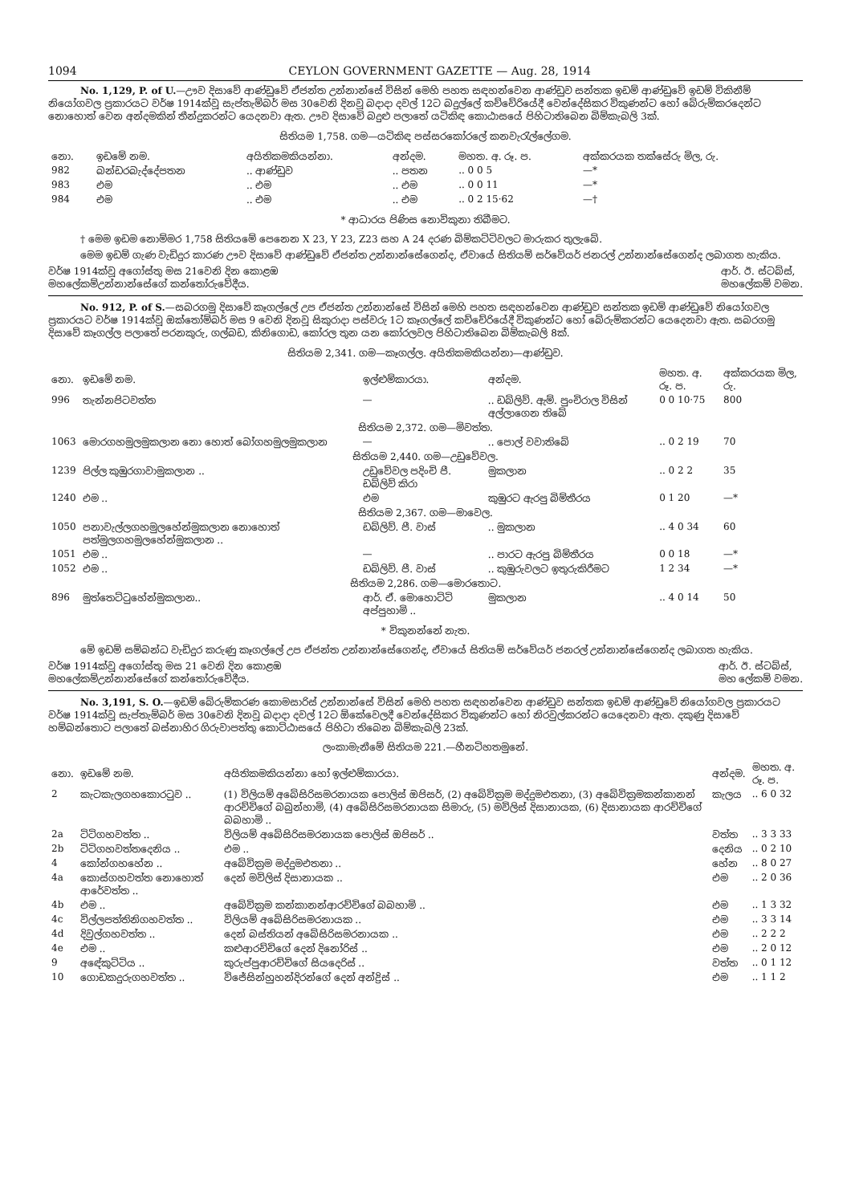1094 CEYLON GOVERNMENT GAZETTE — Aug. 28, 1914
No. 1,129, P. of U.—ඌව දිසාවේ ආණ්ඩුවේ ඒජන්ත උන්නාන්සේ විසින් මෙහි පහත සඳහන්වෙන ආණ්ඩුව සන්තක ඉඩම් ආණ්ඩුවේ ඉඩම් විකිනීම් නියෝගවල ප්‍රකාරයට වර්ෂ 1914ක්වූ සැප්තැම්බර් මස 30වෙනි දිනවූ බදාදා දවල් 12ට බදුල්ලේ කච්චේරියේදී වෙන්දේසිකර විකුණන්ට හෝ බේරුම්කරදෙන්ට නොහොත් වෙන අන්දමකින් තීන්දුකරන්ට යෙදනවා ඇත. ඌව දිසාවේ බදුළු පලාතේ යටිකිඳ කොඨාසයේ පිහිටාතිබෙන බිම්කැබලි 3ක්.
සිතියම 1,758. ගම—යටිකිඳ පස්සරකෝරලේ කනවැරැල්ලේගම.
| නො. | ඉඩමේ නම. | අයිතිකමකියන්නා. | අන්දම. | මහත. අ. රූ. ප. | අක්කරයක තක්සේරු මිල, රු. |
| --- | --- | --- | --- | --- | --- |
| 982 | බන්ඩරබැද්දේපතන | .. ආණ්ඩුව | .. පතන | .. 0 0 5 | —* |
| 983 | එම | .. එම | .. එම | .. 0 0 11 | —* |
| 984 | එම | .. එම | .. එම | .. 0 2 15·62 | —† |
* ආධාරය පිණිස නොවිකුනා තිබීමට.
† මෙම ඉඩම නොම්මර 1,758 සිතියමේ පෙනෙන X 23, Y 23, Z23 සහ A 24 දරණ බිම්කට්ටිවලට මාරුකර තුලැබේ.
මෙම ඉඩම් ගැණ වැඩිදුර කාරණ ඌව දිසාවේ ආණ්ඩුවේ ඒජන්ත උන්නාන්සේගෙන්ද, ඒවායේ සිතියම් සර්වේයර් ජනරල් උන්නාන්සේගෙන්ද ලබාගත හැකිය.
වර්ෂ 1914ක්වූ අගෝස්තු මස 21වෙනි දින කොළඹ
මහලේකම්උන්නාන්සේගේ කන්තෝරුවේදීය. ආර්. ඊ. ස්ටබ්ස්,
මහලේකම් වමන.
No. 912, P. of S.—සබරගමු දිසාවේ කෑගල්ලේ උප ඒජන්ත උන්නාන්සේ විසින් මෙහි පහත සඳහන්වෙන ආණ්ඩුව සන්තක ඉඩම් ආණ්ඩුවේ නියෝගවල ප්‍රකාරයට වර්ෂ 1914ක්වූ ඔක්තෝම්බර් මස 9 වෙනි දිනවූ සිකුරාදා පස්වරු 1ට කෑගල්ලේ කච්චේරියේදී විකුණන්ට හෝ බේරුම්කරන්ට යෙදෙනවා ඇත. සබරගමු දිසාවේ කෑගල්ල පලාතේ පරනකුරු, ගල්බඩ, කිනිගොඩ, කෝරල තුන යන කෝරලවල පිහිටාතිබෙන බිම්කැබලි 8ක්.
සිතියම 2,341. ගම—කෑගල්ල. අයිතිකමකියන්නා—ආණ්ඩුව.
| නො. | ඉඩමේ නම. | ඉල්ළුම්කාරයා. | අන්දම. | මහත. අ. රූ. ප. | අක්කරයක මිල, රු. |
| --- | --- | --- | --- | --- | --- |
| 996 | තැන්නපිටවත්ත | — | .. ඩබ්ලිව්. ඇම්. පුංචිරාල විසින් අල්ලාගෙන තිබේ | 0 0 10·75 | 800 |
| සිතියම 2,372. ගම—මිවත්ත. | | | | | |
| 1063 | මොරගහමුලමුකලාන නො හොත් බෝගහමුලමුකලාන | — | .. පොල් වවාතිබේ | .. 0 2 19 | 70 |
| සිතියම 2,440. ගම—උඩුවේවල. | | | | | |
| 1239 | පිල්ල කුඹුරගාවාමුකලාන .. | උඩුවේවල පදිංචි පී. ඩබ්ලිව් කිරා | මුකලාන | .. 0 2 2 | 35 |
| 1240 | එම .. | එම | කුඹුරට ඇරපු බිම්තීරය | 0 1 20 | —* |
| සිතියම 2,367. ගම—මාවෙල. | | | | | |
| 1050 | පනාවැල්ලගහමුලහේන්මුකලාන නොහොත් පත්මුලගහමුලහේන්මුකලාන .. | ඩබ්ලිව්. පී. වාස් | .. මුකලාන | .. 4 0 34 | 60 |
| 1051 | එම .. | — | .. පාරට ඇරපු බිම්තීරය | 0 0 18 | —* |
| 1052 | එම .. | ඩබ්ලිව්. පී. වාස් | .. කුඹුරුවලට ඉතුරුකිරීමට | 1 2 34 | —* |
| සිතියම 2,286. ගම—මොරතොට. | | | | | |
| 896 | මුත්තෙට්ටුහේන්මුකලාන.. | ආර්. ඒ. මොහොට්ටි අප්පුහාමි .. | මුකලාන | .. 4 0 14 | 50 |
* විකුනන්නේ නැත.
මේ ඉඩම් සම්බන්ධ වැඩිදුර කරුණු කෑගල්ලේ උප ඒජන්ත උන්නාන්සේගෙන්ද, ඒවායේ සිතියම් සර්වේයර් ජනරල් උන්නාන්සේගෙන්ද ලබාගත හැකිය.
වර්ෂ 1914ක්වූ අගෝස්තු මස 21 වෙනි දින කොළඹ
මහලේකම්උන්නාන්සේගේ කන්තෝරුවේදීය. ආර්. ඊ. ස්ටබ්ස්,
මහ ලේකම් වමන.
No. 3,191, S. O.—ඉඩම් බේරුම්කරණ කොමසාරිස් උන්නාන්සේ විසින් මෙහි පහත සඳහන්වෙන ආණ්ඩුව සන්තක ඉඩම් ආණ්ඩුවේ නියෝගවල ප්‍රකාරයට වර්ෂ 1914ක්වූ සැප්තැම්බර් මස 30වෙනි දිනවූ බදාදා දවල් 12ට ඕකේවෙලදී වෙන්දේසිකර විකුණන්ට හෝ නිරවුල්කරන්ට යෙදෙනවා ඇත. දකුණු දිසාවේ හම්බන්තොට පලාතේ බස්නාහිර ගිරුවාපත්තු කොට්ඨාසයේ පිහිටා තිබෙන බිම්කැබලි 23ක්.
ලංකාමැනීමේ සිතියම 221.—හීනටිහතමුනේ.
| නො. | ඉඩමේ නම. | අයිතිකමකියන්නා හෝ ඉල්ළුම්කාරයා. | අන්දම. | මහත. අ. රූ. ප. |
| --- | --- | --- | --- | --- |
| 2 | කැටකැලගහකොරටුව .. | (1) විලියම් අබේසිරිසමරනායක පොලිස් ඔපිසර්, (2) අබේවික්‍රම මද්දුමඑතනා, (3) අබේවික්‍රමකන්කානන් ආරච්චිගේ බබුන්හාමි, (4) අබේසිරිසමරනායක සිමාරු, (5) මවිලිස් දිසානායක, (6) දිසානායක ආරච්චිගේ බබහාමි .. | කැලය | .. 6 0 32 |
| 2a | ටිටිගහවත්ත .. | විලියම් අබේසිරිසමරනායක පොලිස් ඔපිසර් .. | වත්ත | .. 3 3 33 |
| 2b | ටිටිගහවත්තදෙනිය .. | එම .. | දෙනිය | .. 0 2 10 |
| 4 | කෝන්ගහහේන .. | අබේවික්‍රම මද්දුමඑතනා .. | හේන | .. 8 0 27 |
| 4a | කොස්ගහවත්ත නොහොත් ආරේවත්ත .. | දෙන් මවිලිස් දිසානායක .. | එම | .. 2 0 36 |
| 4b | එම .. | අබේවික්‍රම කන්කානන්ආරච්චිගේ බබහාමි .. | එම | .. 1 3 32 |
| 4c | විල්ලපත්තිනිගහවත්ත .. | විලියම් අබේසිරිසමරනායක .. | එම | .. 3 3 14 |
| 4d | දිවුල්ගහවත්ත .. | දෙන් බස්තියන් අබේසිරිසමරනායක .. | එම | .. 2 2 2 |
| 4e | එම .. | කළුආරච්චිගේ දෙන් දිනෝරිස් .. | එම | .. 2 0 12 |
| 9 | අඳේකුට්ටිය .. | කුරුප්පුආරච්චිගේ සියදෙරිස් .. | වත්ත | .. 0 1 12 |
| 10 | ගොඩකදුරුගහවත්ත .. | විජේසින්හුහන්දිරන්ගේ දෙන් අන්ද්‍රිස් .. | එම | .. 1 1 2 |